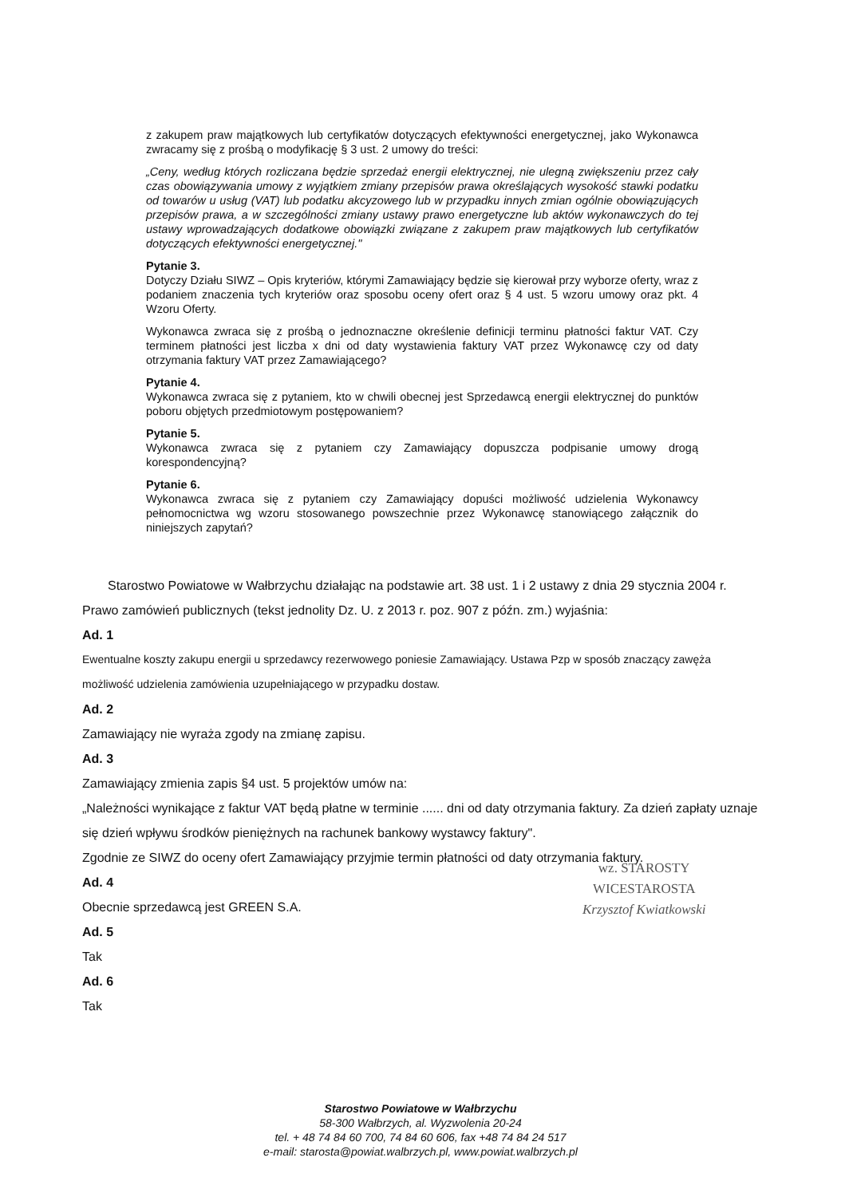z zakupem praw majątkowych lub certyfikatów dotyczących efektywności energetycznej, jako Wykonawca zwracamy się z prośbą o modyfikację § 3 ust. 2 umowy do treści:
„Ceny, według których rozliczana będzie sprzedaż energii elektrycznej, nie ulegną zwiększeniu przez cały czas obowiązywania umowy z wyjątkiem zmiany przepisów prawa określających wysokość stawki podatku od towarów u usług (VAT) lub podatku akcyzowego lub w przypadku innych zmian ogólnie obowiązujących przepisów prawa, a w szczególności zmiany ustawy prawo energetyczne lub aktów wykonawczych do tej ustawy wprowadzających dodatkowe obowiązki związane z zakupem praw majątkowych lub certyfikatów dotyczących efektywności energetycznej."
Pytanie 3.
Dotyczy Działu SIWZ – Opis kryteriów, którymi Zamawiający będzie się kierował przy wyborze oferty, wraz z podaniem znaczenia tych kryteriów oraz sposobu oceny ofert oraz § 4 ust. 5 wzoru umowy oraz pkt. 4 Wzoru Oferty.
Wykonawca zwraca się z prośbą o jednoznaczne określenie definicji terminu płatności faktur VAT. Czy terminem płatności jest liczba x dni od daty wystawienia faktury VAT przez Wykonawcę czy od daty otrzymania faktury VAT przez Zamawiającego?
Pytanie 4.
Wykonawca zwraca się z pytaniem, kto w chwili obecnej jest Sprzedawcą energii elektrycznej do punktów poboru objętych przedmiotowym postępowaniem?
Pytanie 5.
Wykonawca zwraca się z pytaniem czy Zamawiający dopuszcza podpisanie umowy drogą korespondencyjną?
Pytanie 6.
Wykonawca zwraca się z pytaniem czy Zamawiający dopuści możliwość udzielenia Wykonawcy pełnomocnictwa wg wzoru stosowanego powszechnie przez Wykonawcę stanowiącego załącznik do niniejszych zapytań?
Starostwo Powiatowe w Wałbrzychu działając na podstawie art. 38 ust. 1 i 2 ustawy z dnia 29 stycznia 2004 r. Prawo zamówień publicznych (tekst jednolity Dz. U. z 2013 r. poz. 907 z późn. zm.) wyjaśnia:
Ad. 1
Ewentualne koszty zakupu energii u sprzedawcy rezerwowego poniesie Zamawiający. Ustawa Pzp w sposób znaczący zawęża możliwość udzielenia zamówienia uzupełniającego w przypadku dostaw.
Ad. 2
Zamawiający nie wyraża zgody na zmianę zapisu.
Ad. 3
Zamawiający zmienia zapis §4 ust. 5 projektów umów na:
„Należności wynikające z faktur VAT będą płatne w terminie ...... dni od daty otrzymania faktury. Za dzień zapłaty uznaje się dzień wpływu środków pieniężnych na rachunek bankowy wystawcy faktury".
Zgodnie ze SIWZ do oceny ofert Zamawiający przyjmie termin płatności od daty otrzymania faktury.
Ad. 4
Obecnie sprzedawcą jest GREEN S.A.
Ad. 5
Tak
Ad. 6
Tak
wz. STAROSTY
WICESTAROSTA
Krzysztof Kwiatkowski
Starostwo Powiatowe w Wałbrzychu
58-300 Wałbrzych, al. Wyzwolenia 20-24
tel. + 48 74 84 60 700, 74 84 60 606, fax +48 74 84 24 517
e-mail: starosta@powiat.walbrzych.pl, www.powiat.walbrzych.pl